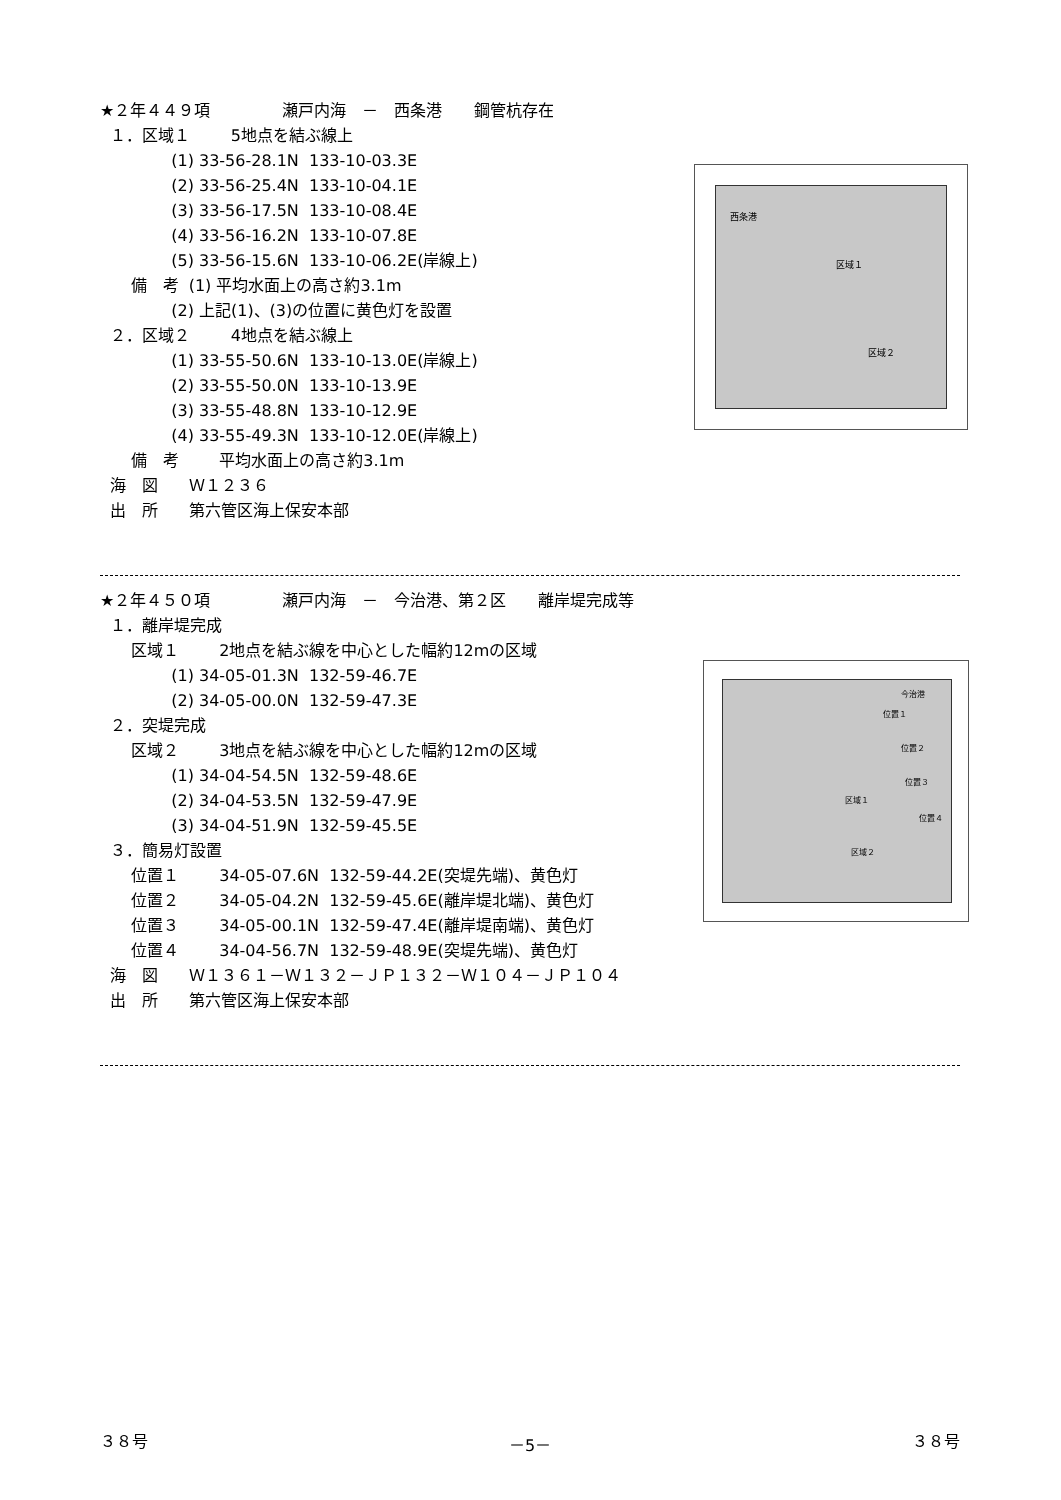★２年４４９項 瀬戸内海　－　西条港　　鋼管杭存在
１．区域１ 5地点を結ぶ線上
(1) 33-56-28.1N 133-10-03.3E
(2) 33-56-25.4N 133-10-04.1E
(3) 33-56-17.5N 133-10-08.4E
(4) 33-56-16.2N 133-10-07.8E
(5) 33-56-15.6N 133-10-06.2E(岸線上)
備　考 (1) 平均水面上の高さ約3.1m
(2) 上記(1)、(3)の位置に黄色灯を設置
２．区域２ 4地点を結ぶ線上
(1) 33-55-50.6N 133-10-13.0E(岸線上)
(2) 33-55-50.0N 133-10-13.9E
(3) 33-55-48.8N 133-10-12.9E
(4) 33-55-49.3N 133-10-12.0E(岸線上)
備　考 平均水面上の高さ約3.1m
海　図 Ｗ１２３６
出　所 第六管区海上保安本部
★２年４５０項 瀬戸内海　－　今治港、第２区　　離岸堤完成等
１．離岸堤完成
区域１ 2地点を結ぶ線を中心とした幅約12mの区域
(1) 34-05-01.3N 132-59-46.7E
(2) 34-05-00.0N 132-59-47.3E
２．突堤完成
区域２ 3地点を結ぶ線を中心とした幅約12mの区域
(1) 34-04-54.5N 132-59-48.6E
(2) 34-04-53.5N 132-59-47.9E
(3) 34-04-51.9N 132-59-45.5E
３．簡易灯設置
位置１ 34-05-07.6N 132-59-44.2E(突堤先端)、黄色灯
位置２ 34-05-04.2N 132-59-45.6E(離岸堤北端)、黄色灯
位置３ 34-05-00.1N 132-59-47.4E(離岸堤南端)、黄色灯
位置４ 34-04-56.7N 132-59-48.9E(突堤先端)、黄色灯
海　図 Ｗ１３６１－Ｗ１３２－ＪＰ１３２－Ｗ１０４－ＪＰ１０４
出　所 第六管区海上保安本部
西条港
区域１
区域２
今治港
位置１
位置２
位置３
区域１
位置４
区域２
３８号 －5－ ３８号